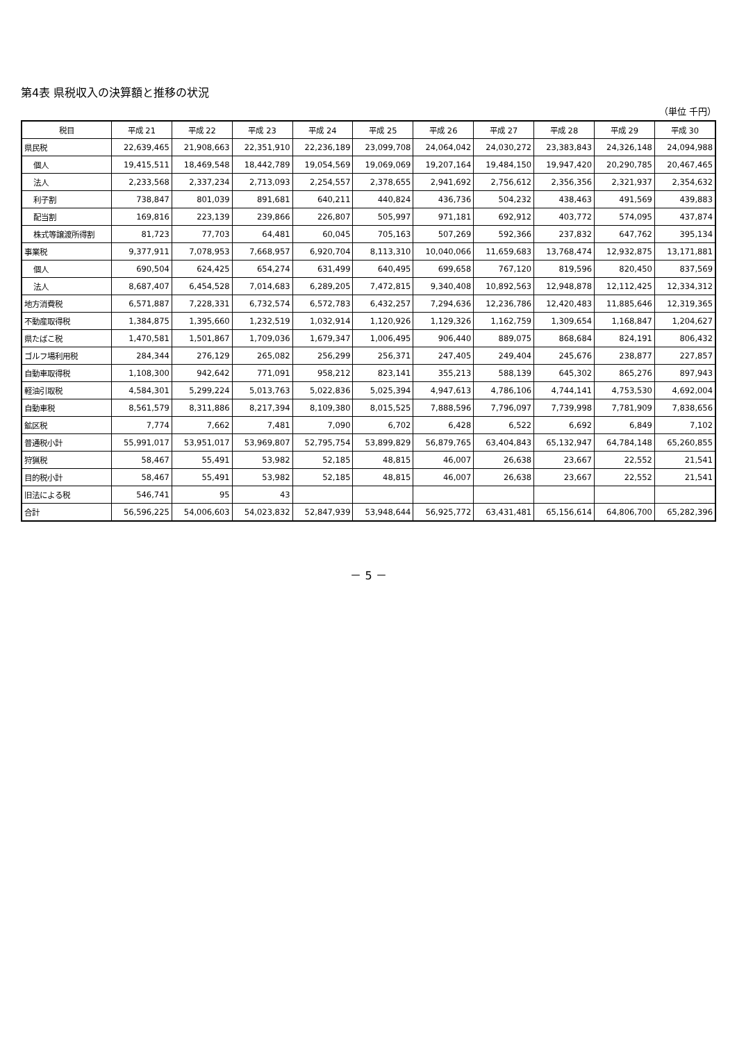第4表 県税収入の決算額と推移の状況
（単位 千円）
| 税目 | 平成 21 | 平成 22 | 平成 23 | 平成 24 | 平成 25 | 平成 26 | 平成 27 | 平成 28 | 平成 29 | 平成 30 |
| --- | --- | --- | --- | --- | --- | --- | --- | --- | --- | --- |
| 県民税 | 22,639,465 | 21,908,663 | 22,351,910 | 22,236,189 | 23,099,708 | 24,064,042 | 24,030,272 | 23,383,843 | 24,326,148 | 24,094,988 |
| 個人 | 19,415,511 | 18,469,548 | 18,442,789 | 19,054,569 | 19,069,069 | 19,207,164 | 19,484,150 | 19,947,420 | 20,290,785 | 20,467,465 |
| 法人 | 2,233,568 | 2,337,234 | 2,713,093 | 2,254,557 | 2,378,655 | 2,941,692 | 2,756,612 | 2,356,356 | 2,321,937 | 2,354,632 |
| 利子割 | 738,847 | 801,039 | 891,681 | 640,211 | 440,824 | 436,736 | 504,232 | 438,463 | 491,569 | 439,883 |
| 配当割 | 169,816 | 223,139 | 239,866 | 226,807 | 505,997 | 971,181 | 692,912 | 403,772 | 574,095 | 437,874 |
| 株式等譲渡所得割 | 81,723 | 77,703 | 64,481 | 60,045 | 705,163 | 507,269 | 592,366 | 237,832 | 647,762 | 395,134 |
| 事業税 | 9,377,911 | 7,078,953 | 7,668,957 | 6,920,704 | 8,113,310 | 10,040,066 | 11,659,683 | 13,768,474 | 12,932,875 | 13,171,881 |
| 個人 | 690,504 | 624,425 | 654,274 | 631,499 | 640,495 | 699,658 | 767,120 | 819,596 | 820,450 | 837,569 |
| 法人 | 8,687,407 | 6,454,528 | 7,014,683 | 6,289,205 | 7,472,815 | 9,340,408 | 10,892,563 | 12,948,878 | 12,112,425 | 12,334,312 |
| 地方消費税 | 6,571,887 | 7,228,331 | 6,732,574 | 6,572,783 | 6,432,257 | 7,294,636 | 12,236,786 | 12,420,483 | 11,885,646 | 12,319,365 |
| 不動産取得税 | 1,384,875 | 1,395,660 | 1,232,519 | 1,032,914 | 1,120,926 | 1,129,326 | 1,162,759 | 1,309,654 | 1,168,847 | 1,204,627 |
| 県たばこ税 | 1,470,581 | 1,501,867 | 1,709,036 | 1,679,347 | 1,006,495 | 906,440 | 889,075 | 868,684 | 824,191 | 806,432 |
| ゴルフ場利用税 | 284,344 | 276,129 | 265,082 | 256,299 | 256,371 | 247,405 | 249,404 | 245,676 | 238,877 | 227,857 |
| 自動車取得税 | 1,108,300 | 942,642 | 771,091 | 958,212 | 823,141 | 355,213 | 588,139 | 645,302 | 865,276 | 897,943 |
| 軽油引取税 | 4,584,301 | 5,299,224 | 5,013,763 | 5,022,836 | 5,025,394 | 4,947,613 | 4,786,106 | 4,744,141 | 4,753,530 | 4,692,004 |
| 自動車税 | 8,561,579 | 8,311,886 | 8,217,394 | 8,109,380 | 8,015,525 | 7,888,596 | 7,796,097 | 7,739,998 | 7,781,909 | 7,838,656 |
| 鉱区税 | 7,774 | 7,662 | 7,481 | 7,090 | 6,702 | 6,428 | 6,522 | 6,692 | 6,849 | 7,102 |
| 普通税小計 | 55,991,017 | 53,951,017 | 53,969,807 | 52,795,754 | 53,899,829 | 56,879,765 | 63,404,843 | 65,132,947 | 64,784,148 | 65,260,855 |
| 狩猟税 | 58,467 | 55,491 | 53,982 | 52,185 | 48,815 | 46,007 | 26,638 | 23,667 | 22,552 | 21,541 |
| 目的税小計 | 58,467 | 55,491 | 53,982 | 52,185 | 48,815 | 46,007 | 26,638 | 23,667 | 22,552 | 21,541 |
| 旧法による税 | 546,741 | 95 | 43 | | | | | | | |
| 合計 | 56,596,225 | 54,006,603 | 54,023,832 | 52,847,939 | 53,948,644 | 56,925,772 | 63,431,481 | 65,156,614 | 64,806,700 | 65,282,396 |
－ 5 －